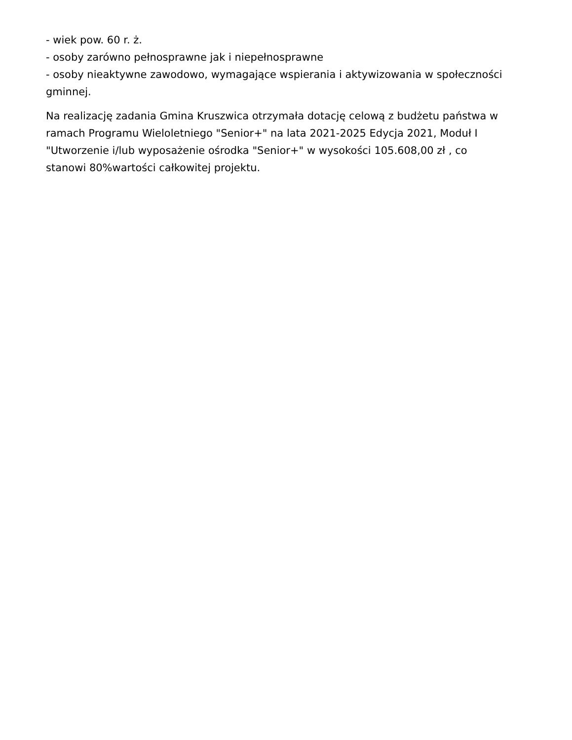- wiek pow. 60 r. ż.
- osoby zarówno pełnosprawne jak i niepełnosprawne
- osoby nieaktywne zawodowo, wymagające wspierania i aktywizowania w społeczności gminnej.
Na realizację zadania Gmina Kruszwica otrzymała dotację celową z budżetu państwa w ramach Programu Wieloletniego "Senior+" na lata 2021-2025 Edycja 2021, Moduł I "Utworzenie i/lub wyposażenie ośrodka "Senior+" w wysokości 105.608,00 zł , co stanowi 80%wartości całkowitej projektu.